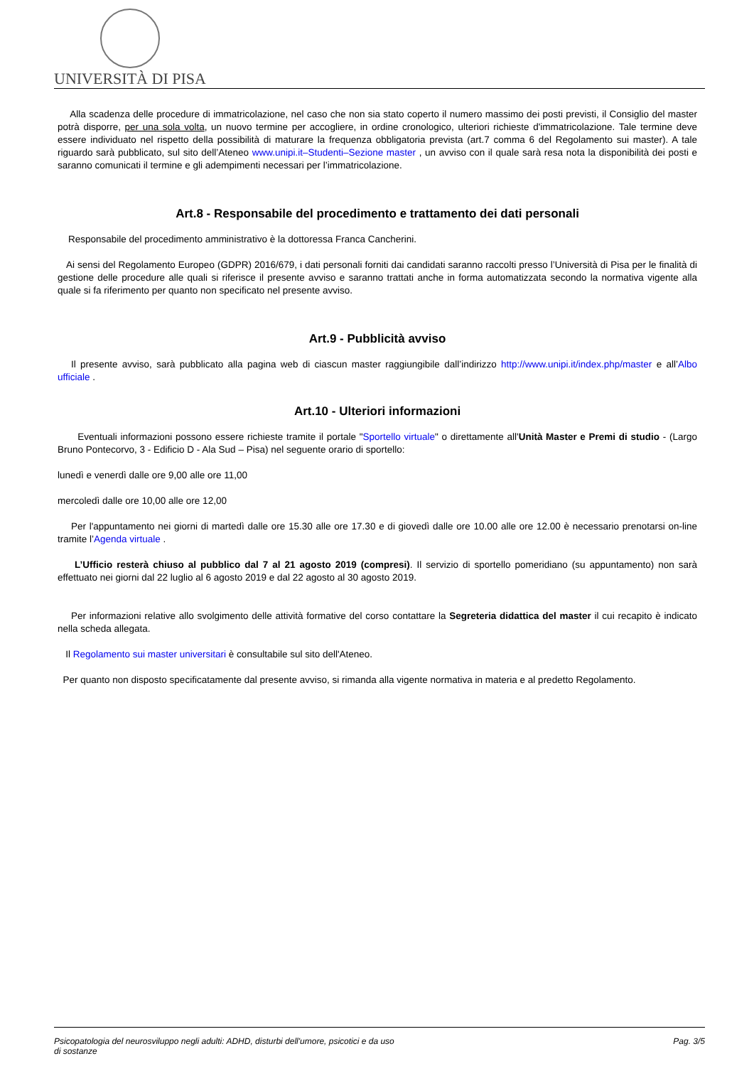UNIVERSITÀ DI PISA
Alla scadenza delle procedure di immatricolazione, nel caso che non sia stato coperto il numero massimo dei posti previsti, il Consiglio del master potrà disporre, per una sola volta, un nuovo termine per accogliere, in ordine cronologico, ulteriori richieste d'immatricolazione. Tale termine deve essere individuato nel rispetto della possibilità di maturare la frequenza obbligatoria prevista (art.7 comma 6 del Regolamento sui master). A tale riguardo sarà pubblicato, sul sito dell’Ateneo www.unipi.it–Studenti–Sezione master , un avviso con il quale sarà resa nota la disponibilità dei posti e saranno comunicati il termine e gli adempimenti necessari per l’immatricolazione.
Art.8 - Responsabile del procedimento e trattamento dei dati personali
Responsabile del procedimento amministrativo è la dottoressa Franca Cancherini.
Ai sensi del Regolamento Europeo (GDPR) 2016/679, i dati personali forniti dai candidati saranno raccolti presso l’Università di Pisa per le finalità di gestione delle procedure alle quali si riferisce il presente avviso e saranno trattati anche in forma automatizzata secondo la normativa vigente alla quale si fa riferimento per quanto non specificato nel presente avviso.
Art.9 - Pubblicità avviso
Il presente avviso, sarà pubblicato alla pagina web di ciascun master raggiungibile dall’indirizzo http://www.unipi.it/index.php/master e all’Albo ufficiale .
Art.10 - Ulteriori informazioni
Eventuali informazioni possono essere richieste tramite il portale "Sportello virtuale" o direttamente all'Unità Master e Premi di studio - (Largo Bruno Pontecorvo, 3 - Edificio D - Ala Sud – Pisa) nel seguente orario di sportello:
lunedì e venerdì dalle ore 9,00 alle ore 11,00
mercoledì dalle ore 10,00 alle ore 12,00
Per l'appuntamento nei giorni di martedì dalle ore 15.30 alle ore 17.30 e di giovedì dalle ore 10.00 alle ore 12.00 è necessario prenotarsi on-line tramite l’Agenda virtuale .
L’Ufficio resterà chiuso al pubblico dal 7 al 21 agosto 2019 (compresi). Il servizio di sportello pomeridiano (su appuntamento) non sarà effettuato nei giorni dal 22 luglio al 6 agosto 2019 e dal 22 agosto al 30 agosto 2019.
Per informazioni relative allo svolgimento delle attività formative del corso contattare la Segreteria didattica del master il cui recapito è indicato nella scheda allegata.
Il Regolamento sui master universitari è consultabile sul sito dell'Ateneo.
Per quanto non disposto specificatamente dal presente avviso, si rimanda alla vigente normativa in materia e al predetto Regolamento.
Psicopatologia del neurosviluppo negli adulti: ADHD, disturbi dell'umore, psicotici e da uso
di sostanze Pag. 3/5